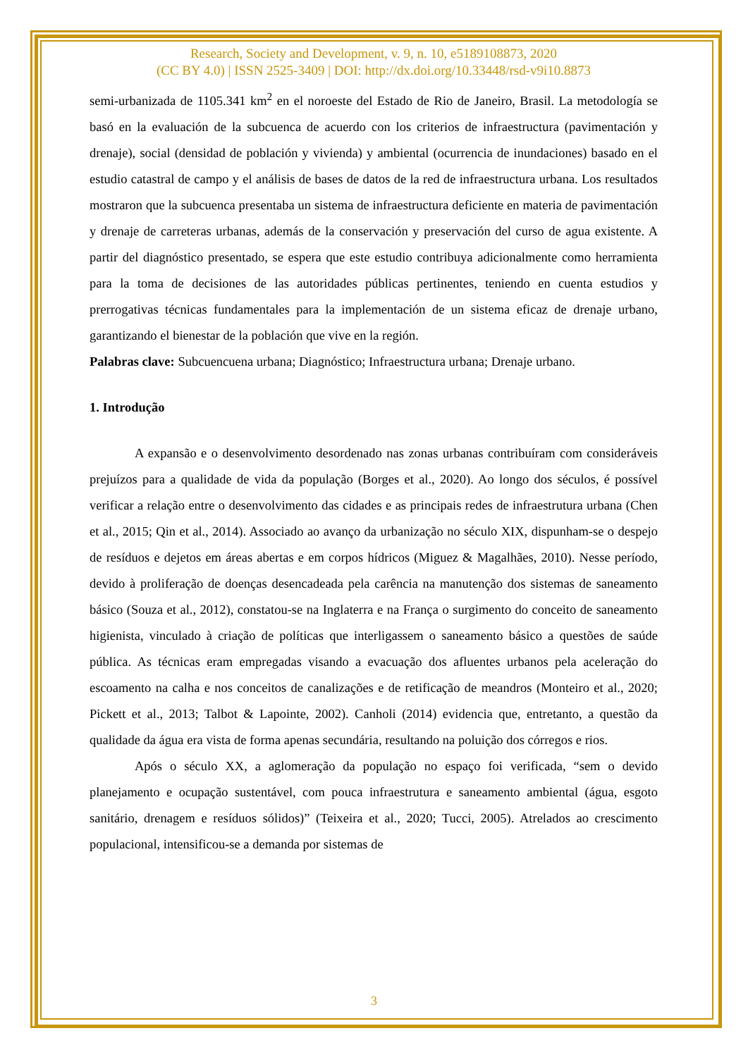Research, Society and Development, v. 9, n. 10, e5189108873, 2020
(CC BY 4.0) | ISSN 2525-3409 | DOI: http://dx.doi.org/10.33448/rsd-v9i10.8873
semi-urbanizada de 1105.341 km<sup>2</sup> en el noroeste del Estado de Rio de Janeiro, Brasil. La metodología se basó en la evaluación de la subcuenca de acuerdo con los criterios de infraestructura (pavimentación y drenaje), social (densidad de población y vivienda) y ambiental (ocurrencia de inundaciones) basado en el estudio catastral de campo y el análisis de bases de datos de la red de infraestructura urbana. Los resultados mostraron que la subcuenca presentaba un sistema de infraestructura deficiente en materia de pavimentación y drenaje de carreteras urbanas, además de la conservación y preservación del curso de agua existente. A partir del diagnóstico presentado, se espera que este estudio contribuya adicionalmente como herramienta para la toma de decisiones de las autoridades públicas pertinentes, teniendo en cuenta estudios y prerrogativas técnicas fundamentales para la implementación de un sistema eficaz de drenaje urbano, garantizando el bienestar de la población que vive en la región.
Palabras clave: Subcuencuena urbana; Diagnóstico; Infraestructura urbana; Drenaje urbano.
1. Introdução
A expansão e o desenvolvimento desordenado nas zonas urbanas contribuíram com consideráveis prejuízos para a qualidade de vida da população (Borges et al., 2020). Ao longo dos séculos, é possível verificar a relação entre o desenvolvimento das cidades e as principais redes de infraestrutura urbana (Chen et al., 2015; Qin et al., 2014). Associado ao avanço da urbanização no século XIX, dispunham-se o despejo de resíduos e dejetos em áreas abertas e em corpos hídricos (Miguez & Magalhães, 2010). Nesse período, devido à proliferação de doenças desencadeada pela carência na manutenção dos sistemas de saneamento básico (Souza et al., 2012), constatou-se na Inglaterra e na França o surgimento do conceito de saneamento higienista, vinculado à criação de políticas que interligassem o saneamento básico a questões de saúde pública. As técnicas eram empregadas visando a evacuação dos afluentes urbanos pela aceleração do escoamento na calha e nos conceitos de canalizações e de retificação de meandros (Monteiro et al., 2020; Pickett et al., 2013; Talbot & Lapointe, 2002). Canholi (2014) evidencia que, entretanto, a questão da qualidade da água era vista de forma apenas secundária, resultando na poluição dos córregos e rios.
Após o século XX, a aglomeração da população no espaço foi verificada, “sem o devido planejamento e ocupação sustentável, com pouca infraestrutura e saneamento ambiental (água, esgoto sanitário, drenagem e resíduos sólidos)” (Teixeira et al., 2020; Tucci, 2005). Atrelados ao crescimento populacional, intensificou-se a demanda por sistemas de
3